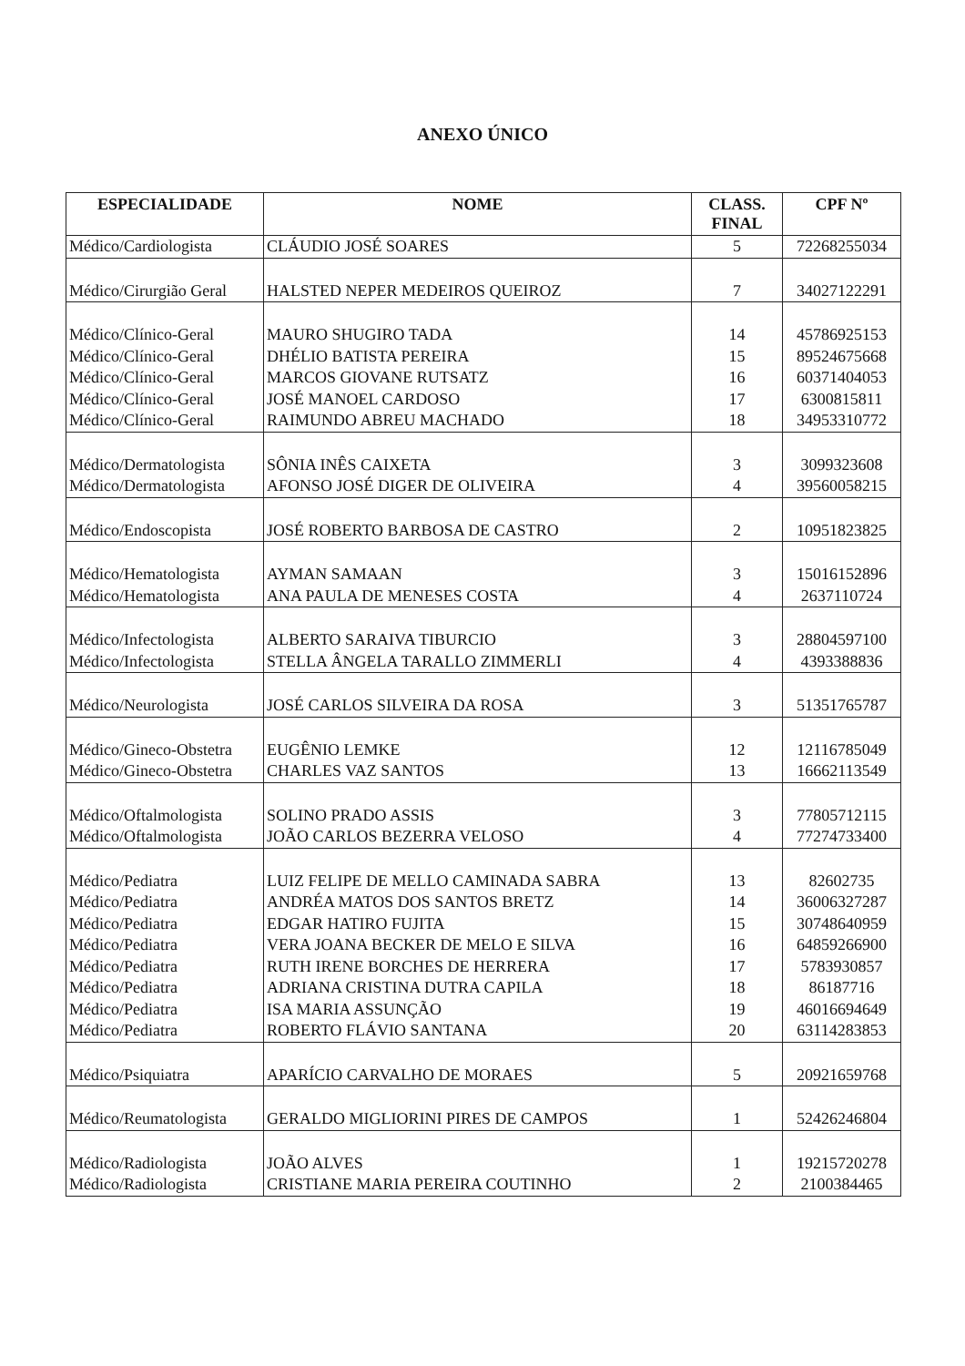ANEXO ÚNICO
| ESPECIALIDADE | NOME | CLASS. FINAL | CPF Nº |
| --- | --- | --- | --- |
| Médico/Cardiologista | CLÁUDIO JOSÉ SOARES | 5 | 72268255034 |
| Médico/Cirurgião Geral | HALSTED NEPER MEDEIROS QUEIROZ | 7 | 34027122291 |
| Médico/Clínico-Geral | MAURO SHUGIRO TADA | 14 | 45786925153 |
| Médico/Clínico-Geral | DHÉLIO BATISTA PEREIRA | 15 | 89524675668 |
| Médico/Clínico-Geral | MARCOS GIOVANE RUTSATZ | 16 | 60371404053 |
| Médico/Clínico-Geral | JOSÉ MANOEL CARDOSO | 17 | 6300815811 |
| Médico/Clínico-Geral | RAIMUNDO ABREU MACHADO | 18 | 34953310772 |
| Médico/Dermatologista | SÔNIA INÊS CAIXETA | 3 | 3099323608 |
| Médico/Dermatologista | AFONSO JOSÉ DIGER DE OLIVEIRA | 4 | 39560058215 |
| Médico/Endoscopista | JOSÉ ROBERTO BARBOSA DE CASTRO | 2 | 10951823825 |
| Médico/Hematologista | AYMAN SAMAAN | 3 | 15016152896 |
| Médico/Hematologista | ANA PAULA DE MENESES COSTA | 4 | 2637110724 |
| Médico/Infectologista | ALBERTO SARAIVA TIBURCIO | 3 | 28804597100 |
| Médico/Infectologista | STELLA ÂNGELA TARALLO ZIMMERLI | 4 | 4393388836 |
| Médico/Neurologista | JOSÉ CARLOS SILVEIRA DA ROSA | 3 | 51351765787 |
| Médico/Gineco-Obstetra | EUGÊNIO LEMKE | 12 | 12116785049 |
| Médico/Gineco-Obstetra | CHARLES VAZ SANTOS | 13 | 16662113549 |
| Médico/Oftalmologista | SOLINO PRADO ASSIS | 3 | 77805712115 |
| Médico/Oftalmologista | JOÃO CARLOS BEZERRA VELOSO | 4 | 77274733400 |
| Médico/Pediatra | LUIZ FELIPE DE MELLO CAMINADA SABRA | 13 | 82602735 |
| Médico/Pediatra | ANDRÉA MATOS DOS SANTOS BRETZ | 14 | 36006327287 |
| Médico/Pediatra | EDGAR HATIRO FUJITA | 15 | 30748640959 |
| Médico/Pediatra | VERA JOANA BECKER DE MELO E SILVA | 16 | 64859266900 |
| Médico/Pediatra | RUTH IRENE BORCHES DE HERRERA | 17 | 5783930857 |
| Médico/Pediatra | ADRIANA CRISTINA DUTRA CAPILA | 18 | 86187716 |
| Médico/Pediatra | ISA MARIA ASSUNÇÃO | 19 | 46016694649 |
| Médico/Pediatra | ROBERTO FLÁVIO SANTANA | 20 | 63114283853 |
| Médico/Psiquiatra | APARÍCIO CARVALHO DE MORAES | 5 | 20921659768 |
| Médico/Reumatologista | GERALDO MIGLIORINI PIRES DE CAMPOS | 1 | 52426246804 |
| Médico/Radiologista | JOÃO ALVES | 1 | 19215720278 |
| Médico/Radiologista | CRISTIANE MARIA PEREIRA COUTINHO | 2 | 2100384465 |